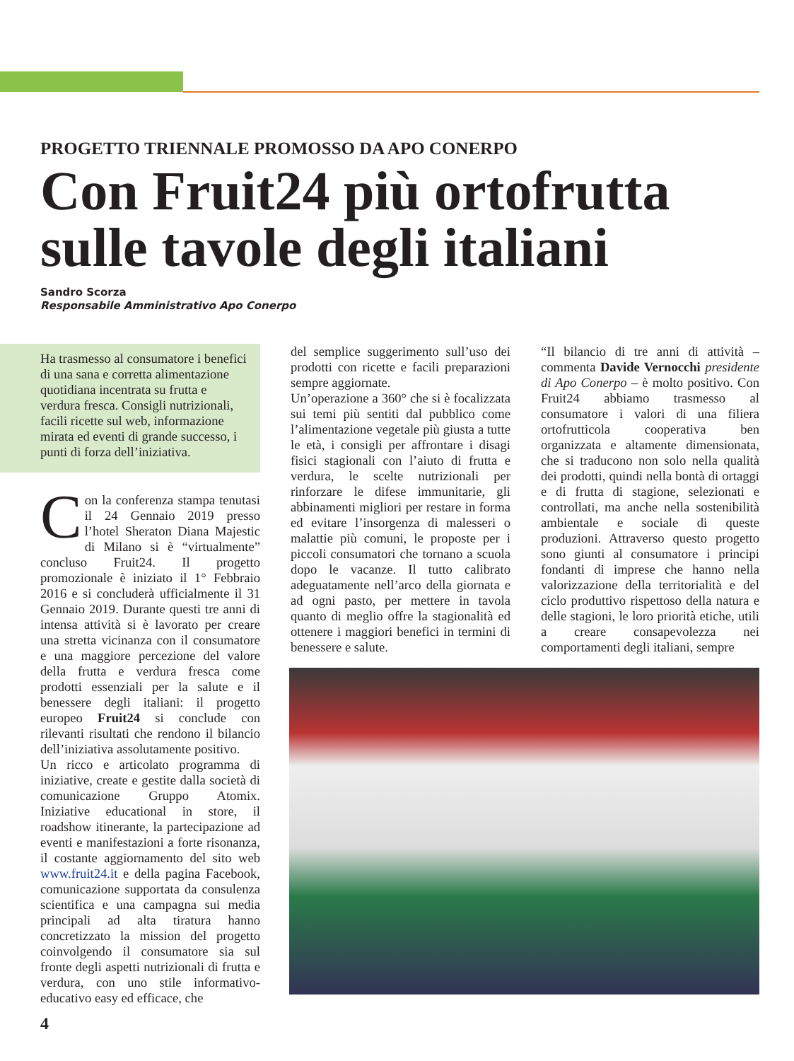PROGETTO TRIENNALE PROMOSSO DA APO CONERPO
Con Fruit24 più ortofrutta sulle tavole degli italiani
Sandro Scorza
Responsabile Amministrativo Apo Conerpo
Ha trasmesso al consumatore i benefici di una sana e corretta alimentazione quotidiana incentrata su frutta e verdura fresca. Consigli nutrizionali, facili ricette sul web, informazione mirata ed eventi di grande successo, i punti di forza dell’iniziativa.
Con la conferenza stampa tenutasi il 24 Gennaio 2019 presso l’hotel Sheraton Diana Majestic di Milano si è “virtualmente” concluso Fruit24. Il progetto promozionale è iniziato il 1° Febbraio 2016 e si concluderà ufficialmente il 31 Gennaio 2019. Durante questi tre anni di intensa attività si è lavorato per creare una stretta vicinanza con il consumatore e una maggiore percezione del valore della frutta e verdura fresca come prodotti essenziali per la salute e il benessere degli italiani: il progetto europeo Fruit24 si conclude con rilevanti risultati che rendono il bilancio dell’iniziativa assolutamente positivo.
Un ricco e articolato programma di iniziative, create e gestite dalla società di comunicazione Gruppo Atomix. Iniziative educational in store, il roadshow itinerante, la partecipazione ad eventi e manifestazioni a forte risonanza, il costante aggiornamento del sito web www.fruit24.it e della pagina Facebook, comunicazione supportata da consulenza scientifica e una campagna sui media principali ad alta tiratura hanno concretizzato la mission del progetto coinvolgendo il consumatore sia sul fronte degli aspetti nutrizionali di frutta e verdura, con uno stile informativo-educativo easy ed efficace, che
del semplice suggerimento sull’uso dei prodotti con ricette e facili preparazioni sempre aggiornate.
Un’operazione a 360° che si è focalizzata sui temi più sentiti dal pubblico come l’alimentazione vegetale più giusta a tutte le età, i consigli per affrontare i disagi fisici stagionali con l’aiuto di frutta e verdura, le scelte nutrizionali per rinforzare le difese immunitarie, gli abbinamenti migliori per restare in forma ed evitare l’insorgenza di malesseri o malattie più comuni, le proposte per i piccoli consumatori che tornano a scuola dopo le vacanze. Il tutto calibrato adeguatamente nell’arco della giornata e ad ogni pasto, per mettere in tavola quanto di meglio offre la stagionalità ed ottenere i maggiori benefici in termini di benessere e salute.
“Il bilancio di tre anni di attività – commenta Davide Vernocchi presidente di Apo Conerpo – è molto positivo. Con Fruit24 abbiamo trasmesso al consumatore i valori di una filiera ortofrutticola cooperativa ben organizzata e altamente dimensionata, che si traducono non solo nella qualità dei prodotti, quindi nella bontà di ortaggi e di frutta di stagione, selezionati e controllati, ma anche nella sostenibilità ambientale e sociale di queste produzioni. Attraverso questo progetto sono giunti al consumatore i principi fondanti di imprese che hanno nella valorizzazione della territorialità e del ciclo produttivo rispettoso della natura e delle stagioni, le loro priorità etiche, utili a creare consapevolezza nei comportamenti degli italiani, sempre
4